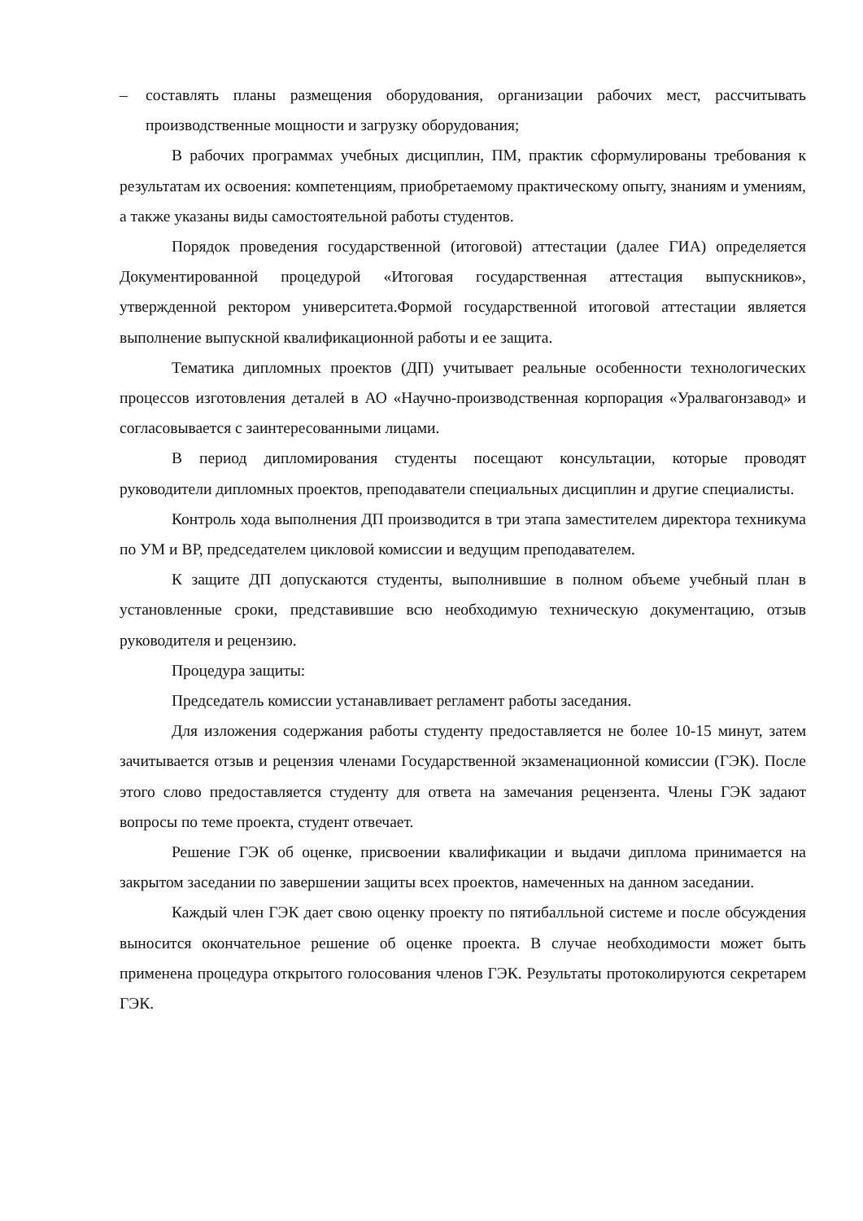– составлять планы размещения оборудования, организации рабочих мест, рассчитывать производственные мощности и загрузку оборудования;
В рабочих программах учебных дисциплин, ПМ, практик сформулированы требования к результатам их освоения: компетенциям, приобретаемому практическому опыту, знаниям и умениям, а также указаны виды самостоятельной работы студентов.
Порядок проведения государственной (итоговой) аттестации (далее ГИА) определяется Документированной процедурой «Итоговая государственная аттестация выпускников», утвержденной ректором университета.Формой государственной итоговой аттестации является выполнение выпускной квалификационной работы и ее защита.
Тематика дипломных проектов (ДП) учитывает реальные особенности технологических процессов изготовления деталей в АО «Научно-производственная корпорация «Уралвагонзавод» и согласовывается с заинтересованными лицами.
В период дипломирования студенты посещают консультации, которые проводят руководители дипломных проектов, преподаватели специальных дисциплин и другие специалисты.
Контроль хода выполнения ДП производится в три этапа заместителем директора техникума по УМ и ВР, председателем цикловой комиссии и ведущим преподавателем.
К защите ДП допускаются студенты, выполнившие в полном объеме учебный план в установленные сроки, представившие всю необходимую техническую документацию, отзыв руководителя и рецензию.
Процедура защиты:
Председатель комиссии устанавливает регламент работы заседания.
Для изложения содержания работы студенту предоставляется не более 10-15 минут, затем зачитывается отзыв и рецензия членами Государственной экзаменационной комиссии (ГЭК). После этого слово предоставляется студенту для ответа на замечания рецензента. Члены ГЭК задают вопросы по теме проекта, студент отвечает.
Решение ГЭК об оценке, присвоении квалификации и выдачи диплома принимается на закрытом заседании по завершении защиты всех проектов, намеченных на данном заседании.
Каждый член ГЭК дает свою оценку проекту по пятибалльной системе и после обсуждения выносится окончательное решение об оценке проекта. В случае необходимости может быть применена процедура открытого голосования членов ГЭК. Результаты протоколируются секретарем ГЭК.